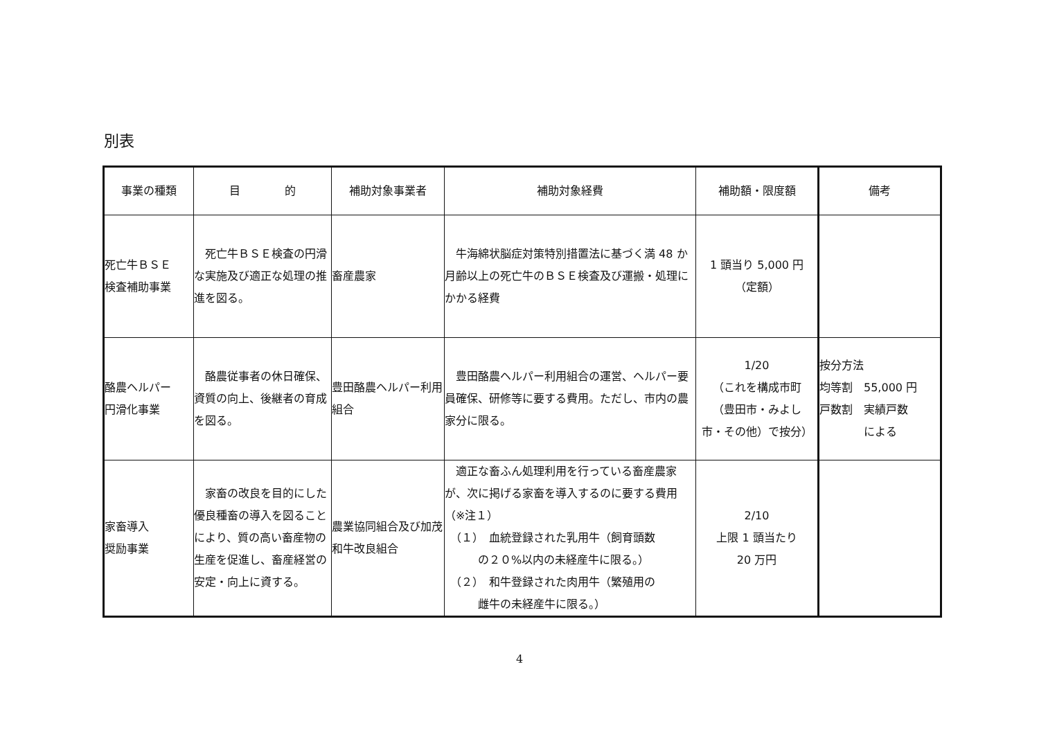別表
| 事業の種類 | 目 的 | 補助対象事業者 | 補助対象経費 | 補助額・限度額 | 備考 |
| --- | --- | --- | --- | --- | --- |
| 死亡牛ＢＳＥ 検査補助事業 | 死亡牛ＢＳＥ検査の円滑な実施及び適正な処理の推進を図る。 | 畜産農家 | 牛海綿状脳症対策特別措置法に基づく満 48 か月齢以上の死亡牛のＢＳＥ検査及び運搬・処理にかかる経費 | 1 頭当り 5,000 円 （定額） | |
| 酪農ヘルパー 円滑化事業 | 酪農従事者の休日確保、資質の向上、後継者の育成を図る。 | 豊田酪農ヘルパー利用組合 | 豊田酪農ヘルパー利用組合の運営、ヘルパー要員確保、研修等に要する費用。ただし、市内の農家分に限る。 | 1/20 （これを構成市町 （豊田市・みよし 市・その他）で按分） | 按分方法 均等割 55,000 円 戸数割 実績戸数 による |
| 家畜導入 奨励事業 | 家畜の改良を目的にした優良種畜の導入を図ることにより、質の高い畜産物の生産を促進し、畜産経営の安定・向上に資する。 | 農業協同組合及び加茂和牛改良組合 | 適正な畜ふん処理利用を行っている畜産農家が、次に掲げる家畜を導入するのに要する費用（※注１） （１） 血統登録された乳用牛（飼育頭数 の２０%以内の未経産牛に限る。） （２） 和牛登録された肉用牛（繁殖用の 雌牛の未経産牛に限る。） | 2/10 上限 1 頭当たり 20 万円 | |
4